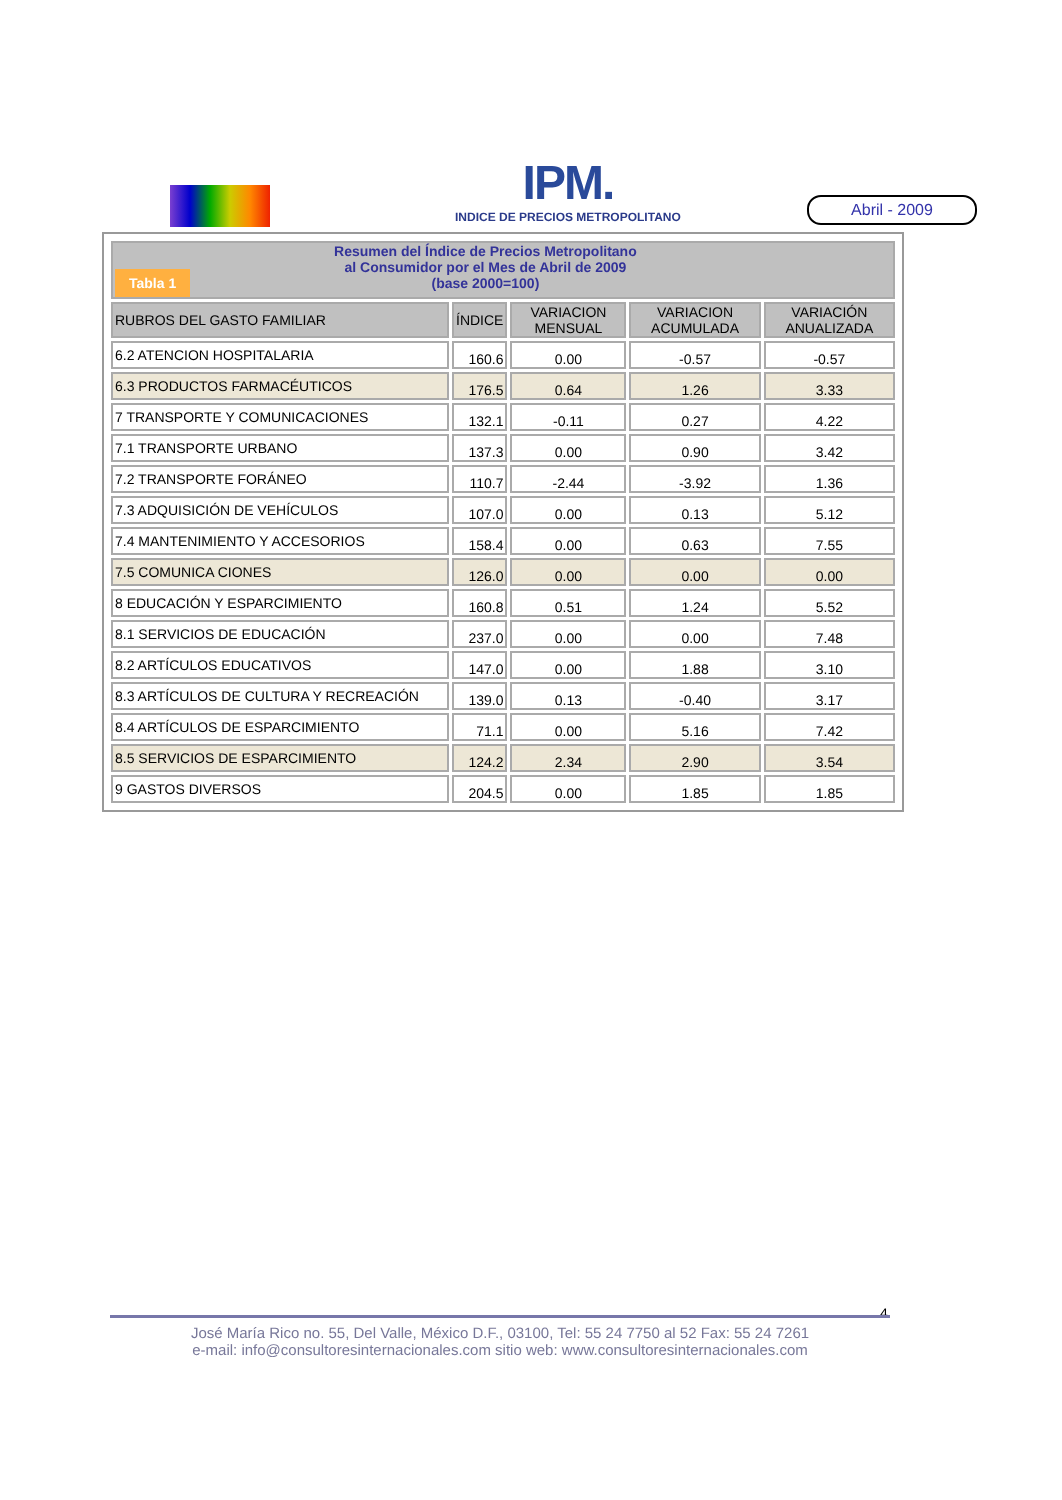IPM.
INDICE DE PRECIOS METROPOLITANO
Abril - 2009
| Tabla 1 Resumen del Índice de Precios Metropolitano al Consumidor por el Mes de Abril de 2009 (base 2000=100) | | | | |
| RUBROS DEL GASTO FAMILIAR | ÍNDICE | VARIACION MENSUAL | VARIACION ACUMULADA | VARIACIÓN ANUALIZADA |
| 6.2 ATENCION HOSPITALARIA | 160.6 | 0.00 | -0.57 | -0.57 |
| 6.3 PRODUCTOS FARMACÉUTICOS | 176.5 | 0.64 | 1.26 | 3.33 |
| 7 TRANSPORTE Y COMUNICACIONES | 132.1 | -0.11 | 0.27 | 4.22 |
| 7.1 TRANSPORTE URBANO | 137.3 | 0.00 | 0.90 | 3.42 |
| 7.2 TRANSPORTE FORÁNEO | 110.7 | -2.44 | -3.92 | 1.36 |
| 7.3 ADQUISICIÓN DE VEHÍCULOS | 107.0 | 0.00 | 0.13 | 5.12 |
| 7.4 MANTENIMIENTO Y ACCESORIOS | 158.4 | 0.00 | 0.63 | 7.55 |
| 7.5 COMUNICA CIONES | 126.0 | 0.00 | 0.00 | 0.00 |
| 8 EDUCACIÓN Y ESPARCIMIENTO | 160.8 | 0.51 | 1.24 | 5.52 |
| 8.1 SERVICIOS DE EDUCACIÓN | 237.0 | 0.00 | 0.00 | 7.48 |
| 8.2 ARTÍCULOS EDUCATIVOS | 147.0 | 0.00 | 1.88 | 3.10 |
| 8.3 ARTÍCULOS DE CULTURA Y RECREACIÓN | 139.0 | 0.13 | -0.40 | 3.17 |
| 8.4 ARTÍCULOS DE ESPARCIMIENTO | 71.1 | 0.00 | 5.16 | 7.42 |
| 8.5 SERVICIOS DE ESPARCIMIENTO | 124.2 | 2.34 | 2.90 | 3.54 |
| 9 GASTOS DIVERSOS | 204.5 | 0.00 | 1.85 | 1.85 |
4
José María Rico no. 55, Del Valle, México D.F., 03100, Tel: 55 24 7750 al 52 Fax: 55 24 7261
e-mail: info@consultoresinternacionales.com sitio web: www.consultoresinternacionales.com